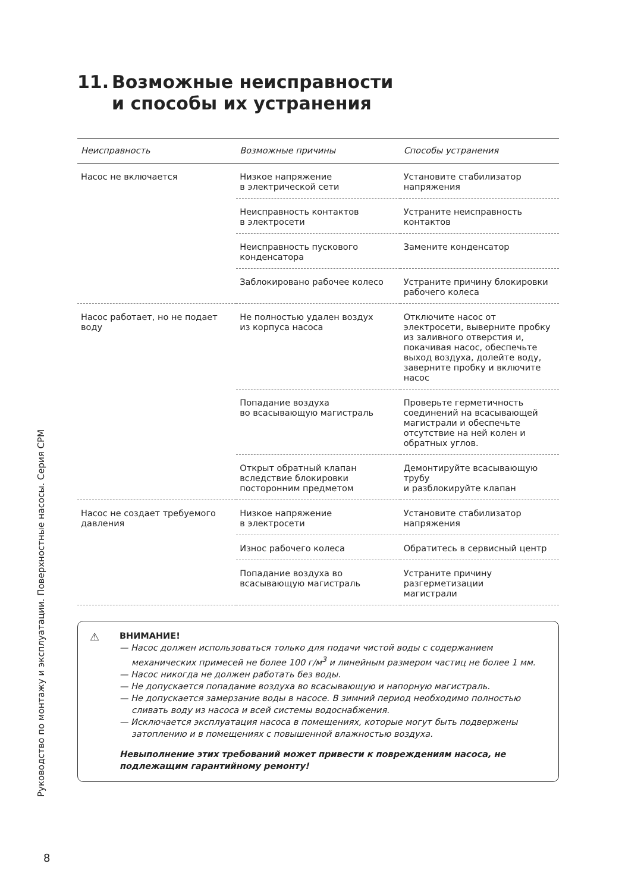11. Возможные неисправности
и способы их устранения
| Неисправность | Возможные причины | Способы устранения |
| --- | --- | --- |
| Насос не включается | Низкое напряжение в электрической сети | Установите стабилизатор напряжения |
| | Неисправность контактов в электросети | Устраните неисправность контактов |
| | Неисправность пускового конденсатора | Замените конденсатор |
| | Заблокировано рабочее колесо | Устраните причину блокировки рабочего колеса |
| Насос работает, но не подает воду | Не полностью удален воздух из корпуса насоса | Отключите насос от электросети, выверните пробку из заливного отверстия и, покачивая насос, обеспечьте выход воздуха, долейте воду, заверните пробку и включите насос |
| | Попадание воздуха во всасывающую магистраль | Проверьте герметичность соединений на всасывающей магистрали и обеспечьте отсутствие на ней колен и обратных углов. |
| | Открыт обратный клапан вследствие блокировки посторонним предметом | Демонтируйте всасывающую трубу и разблокируйте клапан |
| Насос не создает требуемого давления | Низкое напряжение в электросети | Установите стабилизатор напряжения |
| | Износ рабочего колеса | Обратитесь в сервисный центр |
| | Попадание воздуха во всасывающую магистраль | Устраните причину разгерметизации магистрали |
⚠
ВНИМАНИЕ!
— Насос должен использоваться только для подачи чистой воды с содержанием механических примесей не более 100 г/м<sup>3</sup> и линейным размером частиц не более 1 мм.
— Насос никогда не должен работать без воды.
— Не допускается попадание воздуха во всасывающую и напорную магистраль.
— Не допускается замерзание воды в насосе. В зимний период необходимо полностью сливать воду из насоса и всей системы водоснабжения.
— Исключается эксплуатация насоса в помещениях, которые могут быть подвержены затоплению и в помещениях с повышенной влажностью воздуха.
Невыполнение этих требований может привести к повреждениям насоса, не подлежащим гарантийному ремонту!
Руководство по монтажу и эксплуатации. Поверхностные насосы. Серия CPM
8